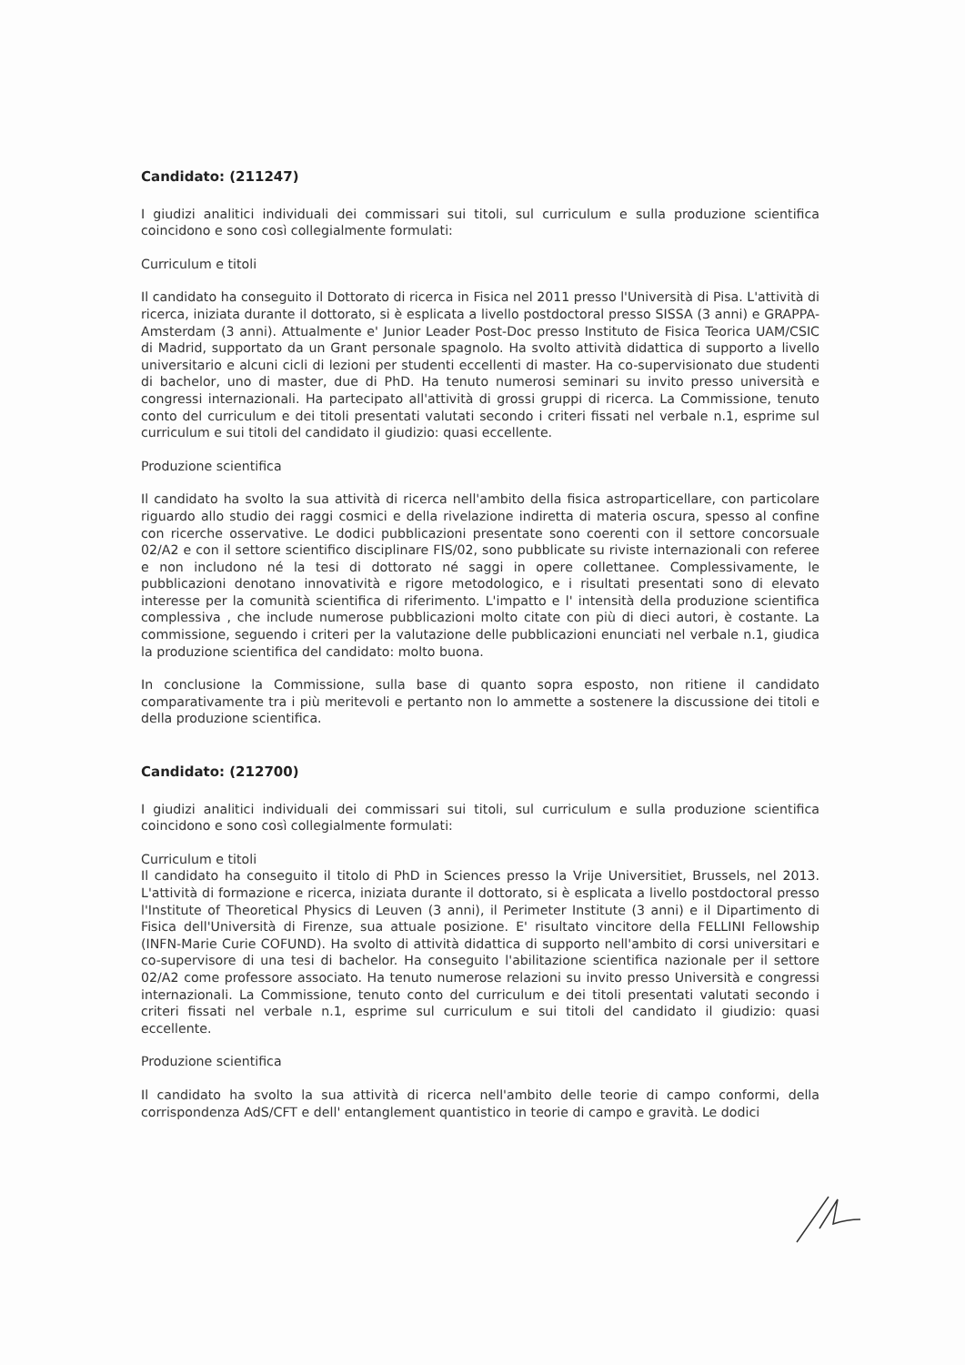Candidato: (211247)
I giudizi analitici individuali dei commissari sui titoli, sul curriculum e sulla produzione scientifica coincidono e sono così collegialmente formulati:
Curriculum e titoli
Il candidato ha conseguito il Dottorato di ricerca in Fisica nel 2011 presso l'Università di Pisa. L'attività di ricerca, iniziata durante il dottorato, si è esplicata a livello postdoctoral presso SISSA (3 anni) e GRAPPA-Amsterdam (3 anni). Attualmente e' Junior Leader Post-Doc presso Instituto de Fisica Teorica UAM/CSIC di Madrid, supportato da un Grant personale spagnolo. Ha svolto attività didattica di supporto a livello universitario e alcuni cicli di lezioni per studenti eccellenti di master. Ha co-supervisionato due studenti di bachelor, uno di master, due di PhD. Ha tenuto numerosi seminari su invito presso università e congressi internazionali. Ha partecipato all'attività di grossi gruppi di ricerca. La Commissione, tenuto conto del curriculum e dei titoli presentati valutati secondo i criteri fissati nel verbale n.1, esprime sul curriculum e sui titoli del candidato il giudizio: quasi eccellente.
Produzione scientifica
Il candidato ha svolto la sua attività di ricerca nell'ambito della fisica astroparticellare, con particolare riguardo allo studio dei raggi cosmici e della rivelazione indiretta di materia oscura, spesso al confine con ricerche osservative. Le dodici pubblicazioni presentate sono coerenti con il settore concorsuale 02/A2 e con il settore scientifico disciplinare FIS/02, sono pubblicate su riviste internazionali con referee e non includono né la tesi di dottorato né saggi in opere collettanee. Complessivamente, le pubblicazioni denotano innovatività e rigore metodologico, e i risultati presentati sono di elevato interesse per la comunità scientifica di riferimento. L'impatto e l' intensità della produzione scientifica complessiva , che include numerose pubblicazioni molto citate con più di dieci autori, è costante. La commissione, seguendo i criteri per la valutazione delle pubblicazioni enunciati nel verbale n.1, giudica la produzione scientifica del candidato: molto buona.
In conclusione la Commissione, sulla base di quanto sopra esposto, non ritiene il candidato comparativamente tra i più meritevoli e pertanto non lo ammette a sostenere la discussione dei titoli e della produzione scientifica.
Candidato: (212700)
I giudizi analitici individuali dei commissari sui titoli, sul curriculum e sulla produzione scientifica coincidono e sono così collegialmente formulati:
Curriculum e titoli
Il candidato ha conseguito il titolo di PhD in Sciences presso la Vrije Universitiet, Brussels, nel 2013. L'attività di formazione e ricerca, iniziata durante il dottorato, si è esplicata a livello postdoctoral presso l'Institute of Theoretical Physics di Leuven (3 anni), il Perimeter Institute (3 anni) e il Dipartimento di Fisica dell'Università di Firenze, sua attuale posizione. E' risultato vincitore della FELLINI Fellowship (INFN-Marie Curie COFUND). Ha svolto di attività didattica di supporto nell'ambito di corsi universitari e co-supervisore di una tesi di bachelor. Ha conseguito l'abilitazione scientifica nazionale per il settore 02/A2 come professore associato. Ha tenuto numerose relazioni su invito presso Università e congressi internazionali. La Commissione, tenuto conto del curriculum e dei titoli presentati valutati secondo i criteri fissati nel verbale n.1, esprime sul curriculum e sui titoli del candidato il giudizio: quasi eccellente.
Produzione scientifica
Il candidato ha svolto la sua attività di ricerca nell'ambito delle teorie di campo conformi, della corrispondenza AdS/CFT e dell' entanglement quantistico in teorie di campo e gravità. Le dodici